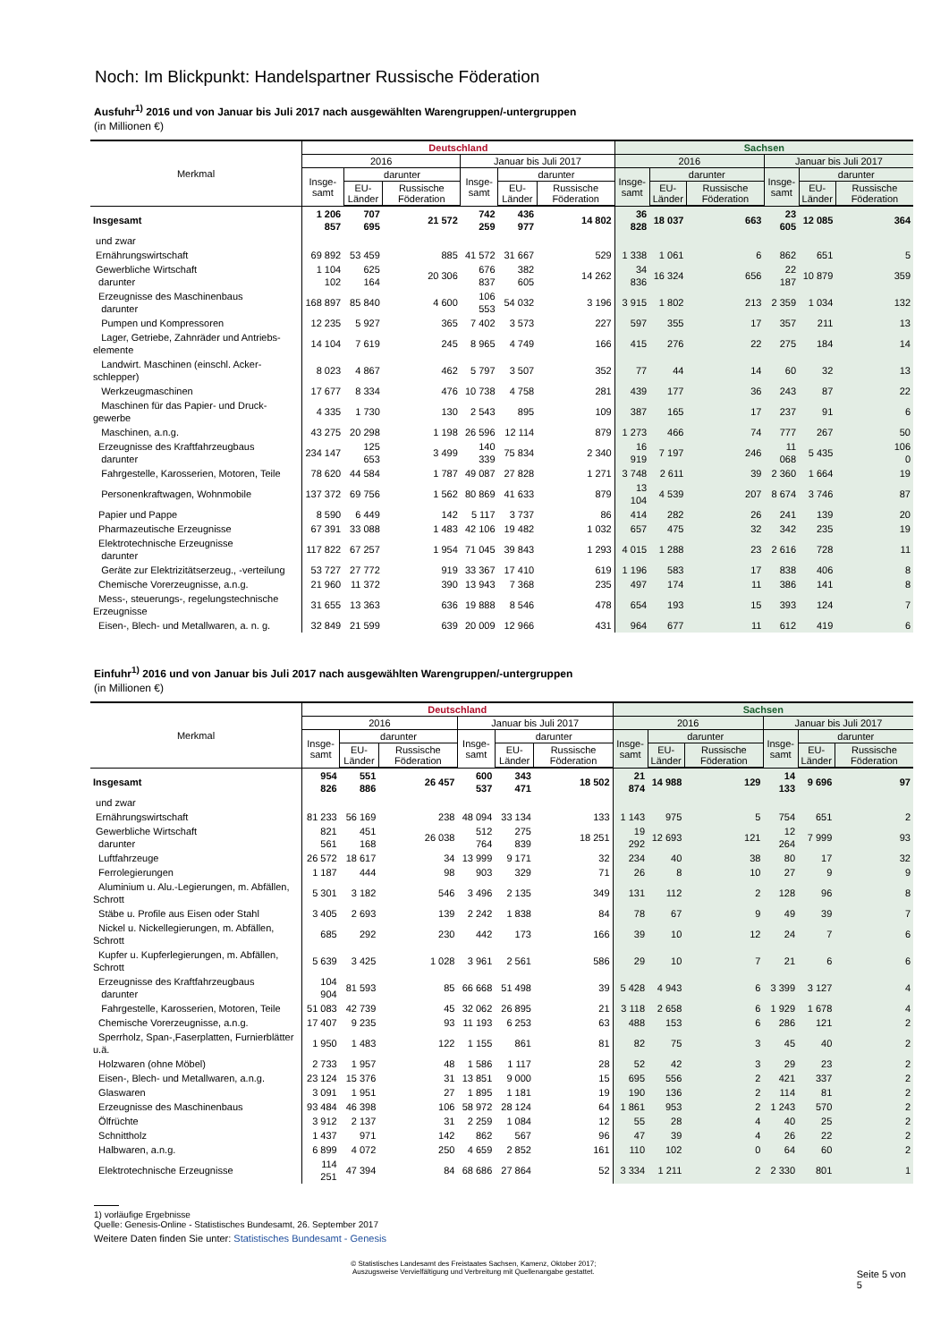Noch: Im Blickpunkt: Handelspartner Russische Föderation
Ausfuhr<sup>1)</sup> 2016 und von Januar bis Juli 2017 nach ausgewählten Warengruppen/-untergruppen
(in Millionen €)
| Merkmal | Deutschland | | | | | | Sachsen | | | | | |
| --- | --- | --- | --- | --- | --- | --- | --- | --- | --- | --- | --- | --- |
| | 2016 | | | Januar bis Juli 2017 | | | 2016 | | | Januar bis Juli 2017 | | |
| | Insge- samt | darunter | | Insge- samt | darunter | | Insge- samt | darunter | | Insge- samt | darunter | |
| | | EU- Länder | Russische Föderation | | EU- Länder | Russische Föderation | | EU- Länder | Russische Föderation | | EU- Länder | Russische Föderation |
| Insgesamt | 1 206 857 | 707 695 | 21 572 | 742 259 | 436 977 | 14 802 | 36 828 | 18 037 | 663 | 23 605 | 12 085 | 364 |
| und zwar | | | | | | | | | | | | |
| Ernährungswirtschaft | 69 892 | 53 459 | 885 | 41 572 | 31 667 | 529 | 1 338 | 1 061 | 6 | 862 | 651 | 5 |
| Gewerbliche Wirtschaft darunter | 1 104 102 | 625 164 | 20 306 | 676 837 | 382 605 | 14 262 | 34 836 | 16 324 | 656 | 22 187 | 10 879 | 359 |
| Erzeugnisse des Maschinenbaus darunter | 168 897 | 85 840 | 4 600 | 106 553 | 54 032 | 3 196 | 3 915 | 1 802 | 213 | 2 359 | 1 034 | 132 |
| Pumpen und Kompressoren | 12 235 | 5 927 | 365 | 7 402 | 3 573 | 227 | 597 | 355 | 17 | 357 | 211 | 13 |
| Lager, Getriebe, Zahnräder und Antriebs-elemente | 14 104 | 7 619 | 245 | 8 965 | 4 749 | 166 | 415 | 276 | 22 | 275 | 184 | 14 |
| Landwirt. Maschinen (einschl. Acker-schlepper) | 8 023 | 4 867 | 462 | 5 797 | 3 507 | 352 | 77 | 44 | 14 | 60 | 32 | 13 |
| Werkzeugmaschinen | 17 677 | 8 334 | 476 | 10 738 | 4 758 | 281 | 439 | 177 | 36 | 243 | 87 | 22 |
| Maschinen für das Papier- und Druck-gewerbe | 4 335 | 1 730 | 130 | 2 543 | 895 | 109 | 387 | 165 | 17 | 237 | 91 | 6 |
| Maschinen, a.n.g. | 43 275 | 20 298 | 1 198 | 26 596 | 12 114 | 879 | 1 273 | 466 | 74 | 777 | 267 | 50 |
| Erzeugnisse des Kraftfahrzeugbaus darunter | 234 147 | 125 653 | 3 499 | 140 339 | 75 834 | 2 340 | 16 919 | 7 197 | 246 | 11 068 | 5 435 | 106 0 |
| Fahrgestelle, Karosserien, Motoren, Teile | 78 620 | 44 584 | 1 787 | 49 087 | 27 828 | 1 271 | 3 748 | 2 611 | 39 | 2 360 | 1 664 | 19 |
| Personenkraftwagen, Wohnmobile | 137 372 | 69 756 | 1 562 | 80 869 | 41 633 | 879 | 13 104 | 4 539 | 207 | 8 674 | 3 746 | 87 |
| Papier und Pappe | 8 590 | 6 449 | 142 | 5 117 | 3 737 | 86 | 414 | 282 | 26 | 241 | 139 | 20 |
| Pharmazeutische Erzeugnisse | 67 391 | 33 088 | 1 483 | 42 106 | 19 482 | 1 032 | 657 | 475 | 32 | 342 | 235 | 19 |
| Elektrotechnische Erzeugnisse darunter | 117 822 | 67 257 | 1 954 | 71 045 | 39 843 | 1 293 | 4 015 | 1 288 | 23 | 2 616 | 728 | 11 |
| Geräte zur Elektrizitätserzeug., -verteilung | 53 727 | 27 772 | 919 | 33 367 | 17 410 | 619 | 1 196 | 583 | 17 | 838 | 406 | 8 |
| Chemische Vorerzeugnisse, a.n.g. | 21 960 | 11 372 | 390 | 13 943 | 7 368 | 235 | 497 | 174 | 11 | 386 | 141 | 8 |
| Mess-, steuerungs-, regelungstechnische Erzeugnisse | 31 655 | 13 363 | 636 | 19 888 | 8 546 | 478 | 654 | 193 | 15 | 393 | 124 | 7 |
| Eisen-, Blech- und Metallwaren, a. n. g. | 32 849 | 21 599 | 639 | 20 009 | 12 966 | 431 | 964 | 677 | 11 | 612 | 419 | 6 |
Einfuhr<sup>1)</sup> 2016 und von Januar bis Juli 2017 nach ausgewählten Warengruppen/-untergruppen
(in Millionen €)
| Merkmal | Deutschland | | | | | | Sachsen | | | | | |
| --- | --- | --- | --- | --- | --- | --- | --- | --- | --- | --- | --- | --- |
| | 2016 | | | Januar bis Juli 2017 | | | 2016 | | | Januar bis Juli 2017 | | |
| | Insge- samt | darunter | | Insge- samt | darunter | | Insge- samt | darunter | | Insge- samt | darunter | |
| | | EU- Länder | Russische Föderation | | EU- Länder | Russische Föderation | | EU- Länder | Russische Föderation | | EU- Länder | Russische Föderation |
| Insgesamt | 954 826 | 551 886 | 26 457 | 600 537 | 343 471 | 18 502 | 21 874 | 14 988 | 129 | 14 133 | 9 696 | 97 |
| und zwar | | | | | | | | | | | | |
| Ernährungswirtschaft | 81 233 | 56 169 | 238 | 48 094 | 33 134 | 133 | 1 143 | 975 | 5 | 754 | 651 | 2 |
| Gewerbliche Wirtschaft darunter | 821 561 | 451 168 | 26 038 | 512 764 | 275 839 | 18 251 | 19 292 | 12 693 | 121 | 12 264 | 7 999 | 93 |
| Luftfahrzeuge | 26 572 | 18 617 | 34 | 13 999 | 9 171 | 32 | 234 | 40 | 38 | 80 | 17 | 32 |
| Ferrolegierungen | 1 187 | 444 | 98 | 903 | 329 | 71 | 26 | 8 | 10 | 27 | 9 | 9 |
| Aluminium u. Alu.-Legierungen, m. Abfällen, Schrott | 5 301 | 3 182 | 546 | 3 496 | 2 135 | 349 | 131 | 112 | 2 | 128 | 96 | 8 |
| Stäbe u. Profile aus Eisen oder Stahl | 3 405 | 2 693 | 139 | 2 242 | 1 838 | 84 | 78 | 67 | 9 | 49 | 39 | 7 |
| Nickel u. Nickellegierungen, m. Abfällen, Schrott | 685 | 292 | 230 | 442 | 173 | 166 | 39 | 10 | 12 | 24 | 7 | 6 |
| Kupfer u. Kupferlegierungen, m. Abfällen, Schrott | 5 639 | 3 425 | 1 028 | 3 961 | 2 561 | 586 | 29 | 10 | 7 | 21 | 6 | 6 |
| Erzeugnisse des Kraftfahrzeugbaus darunter | 104 904 | 81 593 | 85 | 66 668 | 51 498 | 39 | 5 428 | 4 943 | 6 | 3 399 | 3 127 | 4 |
| Fahrgestelle, Karosserien, Motoren, Teile | 51 083 | 42 739 | 45 | 32 062 | 26 895 | 21 | 3 118 | 2 658 | 6 | 1 929 | 1 678 | 4 |
| Chemische Vorerzeugnisse, a.n.g. | 17 407 | 9 235 | 93 | 11 193 | 6 253 | 63 | 488 | 153 | 6 | 286 | 121 | 2 |
| Sperrholz, Span-,Faserplatten, Furnierblätter u.ä. | 1 950 | 1 483 | 122 | 1 155 | 861 | 81 | 82 | 75 | 3 | 45 | 40 | 2 |
| Holzwaren (ohne Möbel) | 2 733 | 1 957 | 48 | 1 586 | 1 117 | 28 | 52 | 42 | 3 | 29 | 23 | 2 |
| Eisen-, Blech- und Metallwaren, a.n.g. | 23 124 | 15 376 | 31 | 13 851 | 9 000 | 15 | 695 | 556 | 2 | 421 | 337 | 2 |
| Glaswaren | 3 091 | 1 951 | 27 | 1 895 | 1 181 | 19 | 190 | 136 | 2 | 114 | 81 | 2 |
| Erzeugnisse des Maschinenbaus | 93 484 | 46 398 | 106 | 58 972 | 28 124 | 64 | 1 861 | 953 | 2 | 1 243 | 570 | 2 |
| Ölfrüchte | 3 912 | 2 137 | 31 | 2 259 | 1 084 | 12 | 55 | 28 | 4 | 40 | 25 | 2 |
| Schnittholz | 1 437 | 971 | 142 | 862 | 567 | 96 | 47 | 39 | 4 | 26 | 22 | 2 |
| Halbwaren, a.n.g. | 6 899 | 4 072 | 250 | 4 659 | 2 852 | 161 | 110 | 102 | 0 | 64 | 60 | 2 |
| Elektrotechnische Erzeugnisse | 114 251 | 47 394 | 84 | 68 686 | 27 864 | 52 | 3 334 | 1 211 | 2 | 2 330 | 801 | 1 |
1) vorläufige Ergebnisse
Quelle: Genesis-Online - Statistisches Bundesamt, 26. September 2017
Weitere Daten finden Sie unter: Statistisches Bundesamt - Genesis
© Statistisches Landesamt des Freistaates Sachsen, Kamenz, Oktober 2017;
Auszugsweise Vervielfältigung und Verbreitung mit Quellenangabe gestattet.
Seite 5 von 5